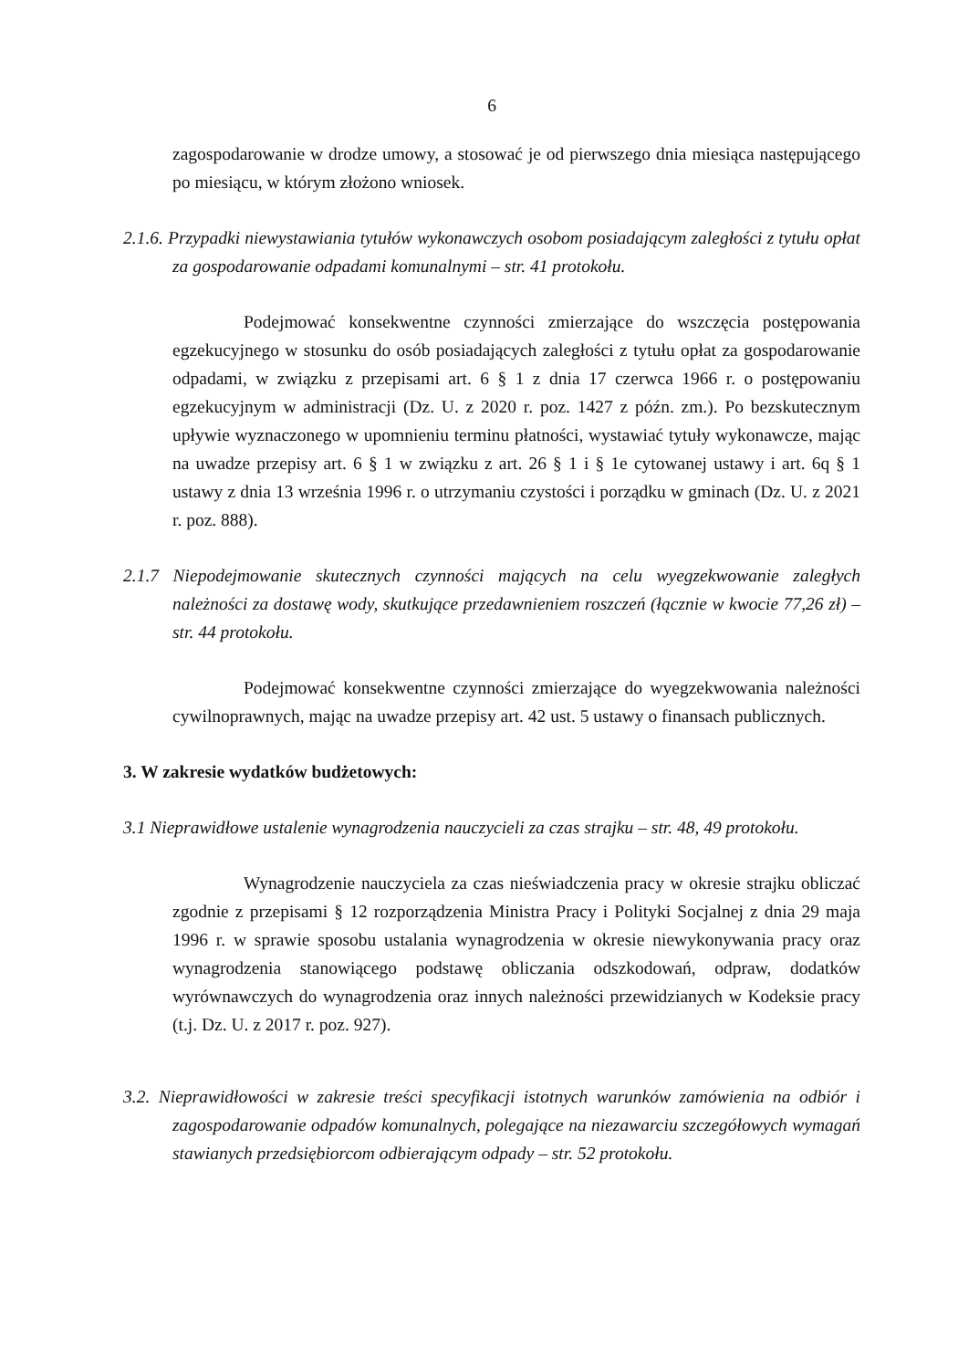6
zagospodarowanie w drodze umowy, a stosować je od pierwszego dnia miesiąca następującego po miesiącu, w którym złożono wniosek.
2.1.6. Przypadki niewystawiania tytułów wykonawczych osobom posiadającym zaległości z tytułu opłat za gospodarowanie odpadami komunalnymi – str. 41 protokołu.
Podejmować konsekwentne czynności zmierzające do wszczęcia postępowania egzekucyjnego w stosunku do osób posiadających zaległości z tytułu opłat za gospodarowanie odpadami, w związku z przepisami art. 6 § 1 z dnia 17 czerwca 1966 r. o postępowaniu egzekucyjnym w administracji (Dz. U. z 2020 r. poz. 1427 z późn. zm.). Po bezskutecznym upływie wyznaczonego w upomnieniu terminu płatności, wystawiać tytuły wykonawcze, mając na uwadze przepisy art. 6 § 1 w związku z art. 26 § 1 i § 1e cytowanej ustawy i art. 6q § 1 ustawy z dnia 13 września 1996 r. o utrzymaniu czystości i porządku w gminach (Dz. U. z 2021 r. poz. 888).
2.1.7 Niepodejmowanie skutecznych czynności mających na celu wyegzekwowanie zaległych należności za dostawę wody, skutkujące przedawnieniem roszczeń (łącznie w kwocie 77,26 zł) – str. 44 protokołu.
Podejmować konsekwentne czynności zmierzające do wyegzekwowania należności cywilnoprawnych, mając na uwadze przepisy art. 42 ust. 5 ustawy o finansach publicznych.
3. W zakresie wydatków budżetowych:
3.1 Nieprawidłowe ustalenie wynagrodzenia nauczycieli za czas strajku – str. 48, 49 protokołu.
Wynagrodzenie nauczyciela za czas nieświadczenia pracy w okresie strajku obliczać zgodnie z przepisami § 12 rozporządzenia Ministra Pracy i Polityki Socjalnej z dnia 29 maja 1996 r. w sprawie sposobu ustalania wynagrodzenia w okresie niewykonywania pracy oraz wynagrodzenia stanowiącego podstawę obliczania odszkodowań, odpraw, dodatków wyrównawczych do wynagrodzenia oraz innych należności przewidzianych w Kodeksie pracy (t.j. Dz. U. z 2017 r. poz. 927).
3.2. Nieprawidłowości w zakresie treści specyfikacji istotnych warunków zamówienia na odbiór i zagospodarowanie odpadów komunalnych, polegające na niezawarciu szczegółowych wymagań stawianych przedsiębiorcom odbierającym odpady – str. 52 protokołu.